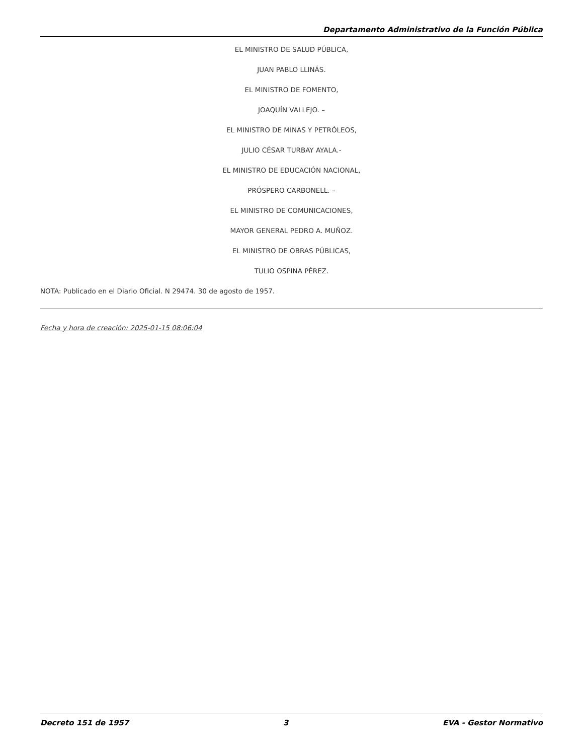Departamento Administrativo de la Función Pública
EL MINISTRO DE SALUD PÚBLICA,
JUAN PABLO LLINÁS.
EL MINISTRO DE FOMENTO,
JOAQUÍN VALLEJO. –
EL MINISTRO DE MINAS Y PETRÓLEOS,
JULIO CÉSAR TURBAY AYALA.-
EL MINISTRO DE EDUCACIÓN NACIONAL,
PRÓSPERO CARBONELL. –
EL MINISTRO DE COMUNICACIONES,
MAYOR GENERAL PEDRO A. MUÑOZ.
EL MINISTRO DE OBRAS PÚBLICAS,
TULIO OSPINA PÉREZ.
NOTA: Publicado en el Diario Oficial. N 29474. 30 de agosto de 1957.
Fecha y hora de creación: 2025-01-15 08:06:04
Decreto 151 de 1957 3 EVA - Gestor Normativo